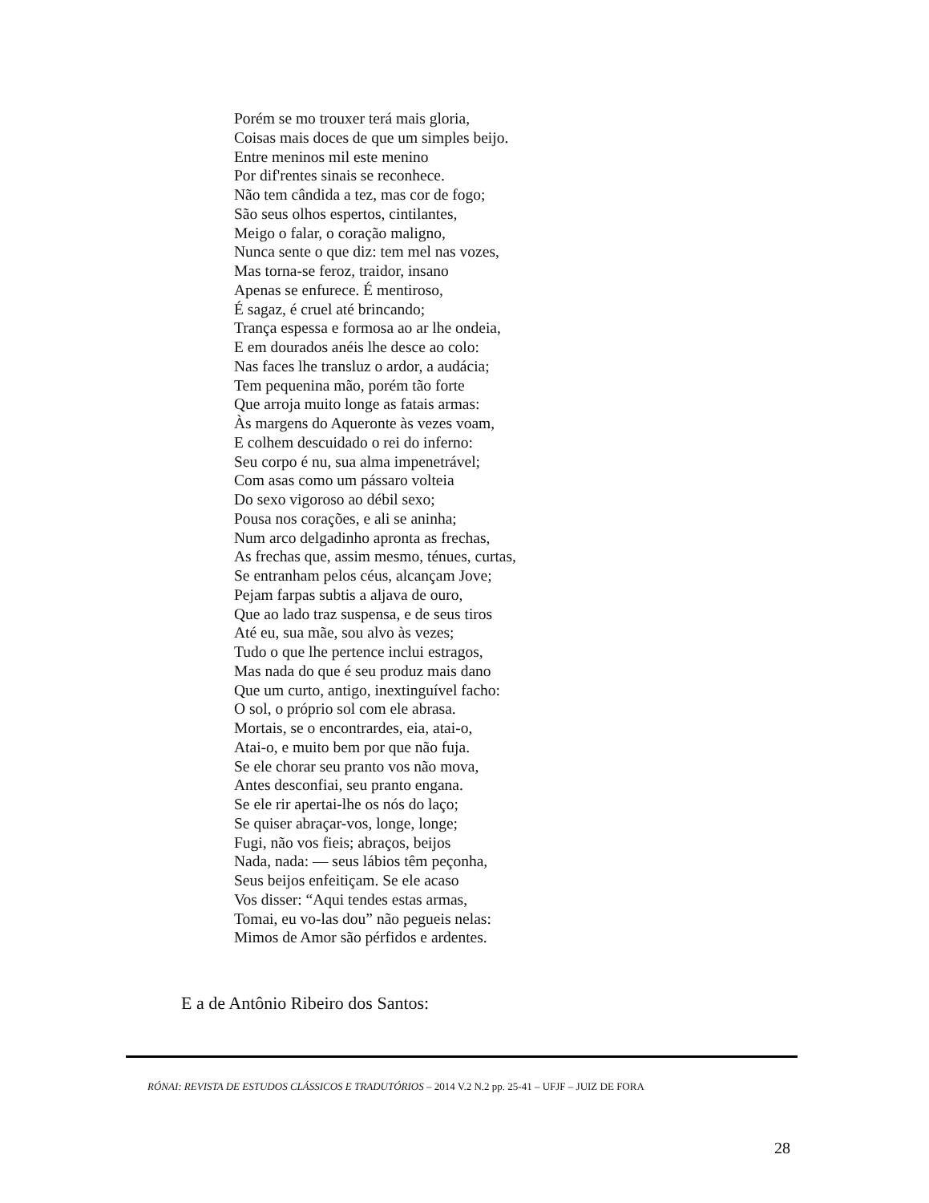Porém se mo trouxer terá mais gloria,
Coisas mais doces de que um simples beijo.
Entre meninos mil este menino
Por dif'rentes sinais se reconhece.
Não tem cândida a tez, mas cor de fogo;
São seus olhos espertos, cintilantes,
Meigo o falar, o coração maligno,
Nunca sente o que diz: tem mel nas vozes,
Mas torna-se feroz, traidor, insano
Apenas se enfurece. É mentiroso,
É sagaz, é cruel até brincando;
Trança espessa e formosa ao ar lhe ondeia,
E em dourados anéis lhe desce ao colo:
Nas faces lhe transluz o ardor, a audácia;
Tem pequenina mão, porém tão forte
Que arroja muito longe as fatais armas:
Às margens do Aqueronte às vezes voam,
E colhem descuidado o rei do inferno:
Seu corpo é nu, sua alma impenetrável;
Com asas como um pássaro volteia
Do sexo vigoroso ao débil sexo;
Pousa nos corações, e ali se aninha;
Num arco delgadinho apronta as frechas,
As frechas que, assim mesmo, ténues, curtas,
Se entranham pelos céus, alcançam Jove;
Pejam farpas subtis a aljava de ouro,
Que ao lado traz suspensa, e de seus tiros
Até eu, sua mãe, sou alvo às vezes;
Tudo o que lhe pertence inclui estragos,
Mas nada do que é seu produz mais dano
Que um curto, antigo, inextinguível facho:
O sol, o próprio sol com ele abrasa.
Mortais, se o encontrardes, eia, atai-o,
Atai-o, e muito bem por que não fuja.
Se ele chorar seu pranto vos não mova,
Antes desconfiai, seu pranto engana.
Se ele rir apertai-lhe os nós do laço;
Se quiser abraçar-vos, longe, longe;
Fugi, não vos fieis; abraços, beijos
Nada, nada: — seus lábios têm peçonha,
Seus beijos enfeitiçam. Se ele acaso
Vos disser: “Aqui tendes estas armas,
Tomai, eu vo-las dou” não pegueis nelas:
Mimos de Amor são pérfidos e ardentes.
E a de Antônio Ribeiro dos Santos:
RÓNAI: REVISTA DE ESTUDOS CLÁSSICOS E TRADUTÓRIOS – 2014 V.2 N.2 pp. 25-41 – UFJF – JUIZ DE FORA
28